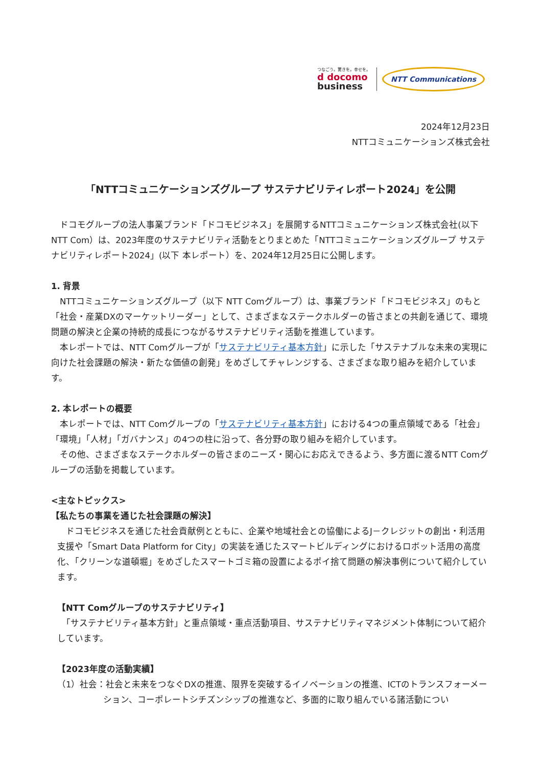つなごう。驚きを。幸せを。
d docomo
business
NTT Communications
2024年12月23日
NTTコミュニケーションズ株式会社
「NTTコミュニケーションズグループ サステナビリティレポート2024」を公開
　ドコモグループの法人事業ブランド「ドコモビジネス」を展開するNTTコミュニケーションズ株式会社(以下 NTT Com）は、2023年度のサステナビリティ活動をとりまとめた「NTTコミュニケーションズグループ サステナビリティレポート2024」(以下 本レポート）を、2024年12月25日に公開します。
1. 背景
　NTTコミュニケーションズグループ（以下 NTT Comグループ）は、事業ブランド「ドコモビジネス」のもと「社会・産業DXのマーケットリーダー」として、さまざまなステークホルダーの皆さまとの共創を通じて、環境問題の解決と企業の持続的成長につながるサステナビリティ活動を推進しています。
　本レポートでは、NTT Comグループが「サステナビリティ基本方針」に示した「サステナブルな未来の実現に向けた社会課題の解決・新たな価値の創発」をめざしてチャレンジする、さまざまな取り組みを紹介しています。
2. 本レポートの概要
　本レポートでは、NTT Comグループの「サステナビリティ基本方針」における4つの重点領域である「社会」「環境」「人材」「ガバナンス」の4つの柱に沿って、各分野の取り組みを紹介しています。
　その他、さまざまなステークホルダーの皆さまのニーズ・関心にお応えできるよう、多方面に渡るNTT Comグループの活動を掲載しています。
<主なトピックス>
【私たちの事業を通じた社会課題の解決】
　ドコモビジネスを通じた社会貢献例とともに、企業や地域社会との協働によるJ－クレジットの創出・利活用支援や「Smart Data Platform for City」の実装を通じたスマートビルディングにおけるロボット活用の高度化、「クリーンな道頓堀」をめざしたスマートゴミ箱の設置によるポイ捨て問題の解決事例について紹介しています。
【NTT Comグループのサステナビリティ】
　「サステナビリティ基本方針」と重点領域・重点活動項目、サステナビリティマネジメント体制について紹介しています。
【2023年度の活動実績】
（1）社会：社会と未来をつなぐDXの推進、限界を突破するイノベーションの推進、ICTのトランスフォーメーション、コーポレートシチズンシップの推進など、多面的に取り組んでいる諸活動につい